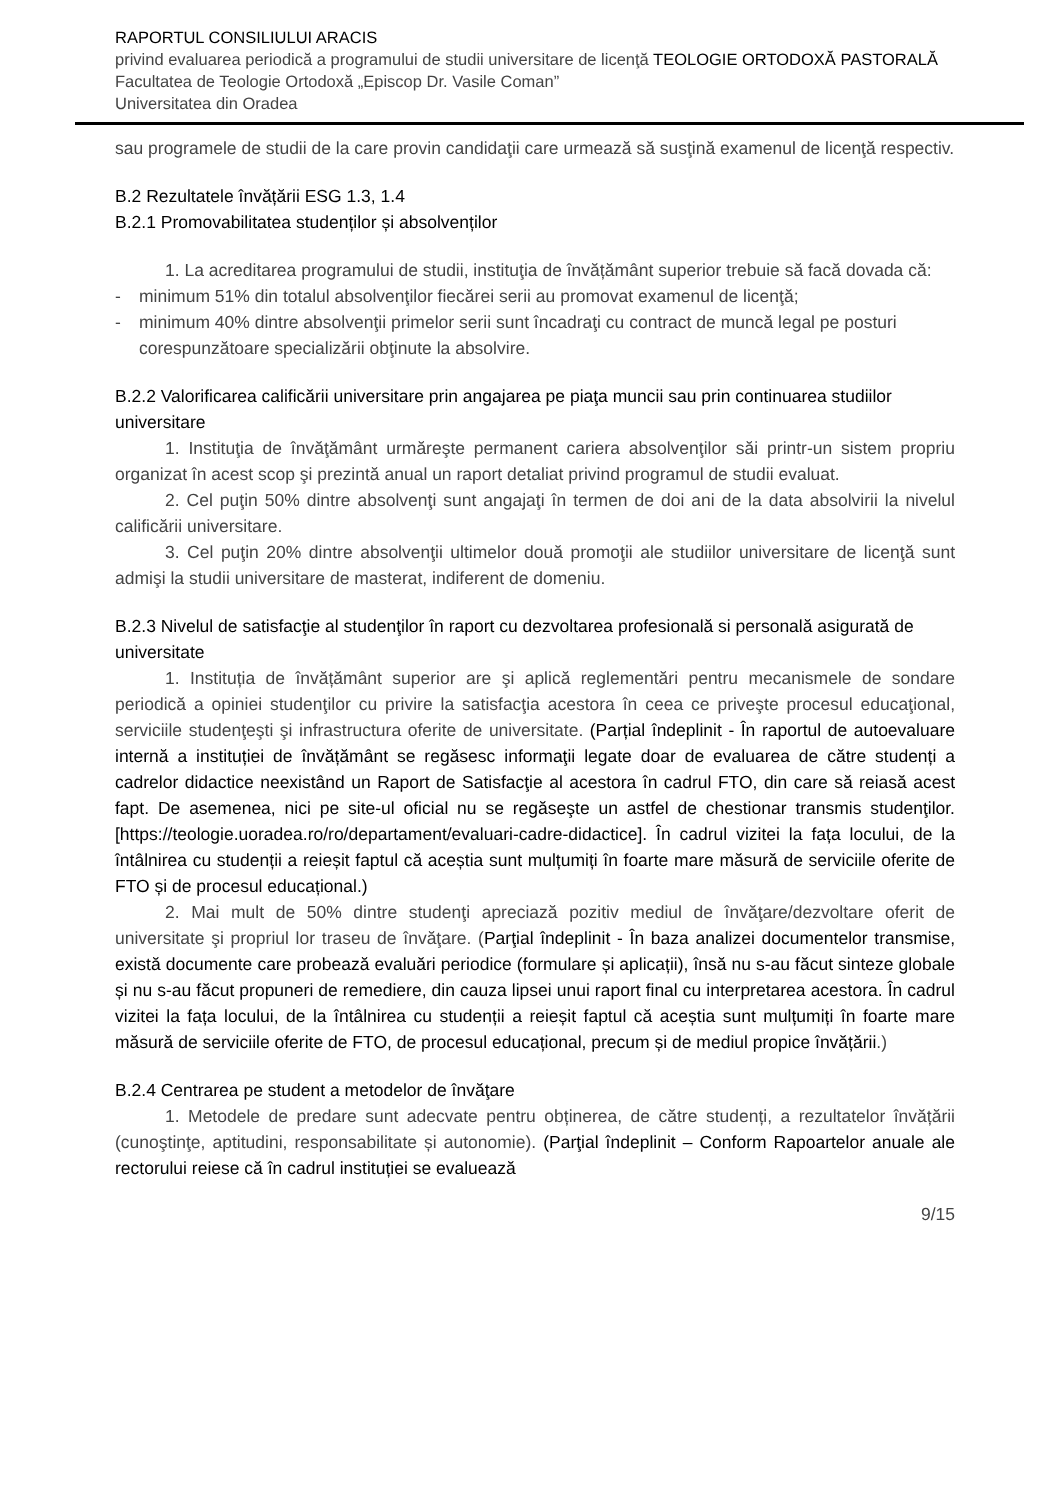RAPORTUL CONSILIULUI ARACIS
privind evaluarea periodică a programului de studii universitare de licenţă TEOLOGIE ORTODOXĂ PASTORALĂ
Facultatea de Teologie Ortodoxă „Episcop Dr. Vasile Coman”
Universitatea din Oradea
sau programele de studii de la care provin candidaţii care urmează să susţină examenul de licenţă respectiv.
B.2 Rezultatele învățării ESG 1.3, 1.4
B.2.1 Promovabilitatea studenților și absolvenților
1. La acreditarea programului de studii, instituţia de învățământ superior trebuie să facă dovada că:
- minimum 51% din totalul absolvenţilor fiecărei serii au promovat examenul de licenţă;
- minimum 40% dintre absolvenţii primelor serii sunt încadraţi cu contract de muncă legal pe posturi corespunzătoare specializării obţinute la absolvire.
B.2.2 Valorificarea calificării universitare prin angajarea pe piaţa muncii sau prin continuarea studiilor universitare
1. Instituţia de învăţământ urmăreşte permanent cariera absolvenţilor săi printr-un sistem propriu organizat în acest scop şi prezintă anual un raport detaliat privind programul de studii evaluat.
2. Cel puţin 50% dintre absolvenţi sunt angajaţi în termen de doi ani de la data absolvirii la nivelul calificării universitare.
3. Cel puţin 20% dintre absolvenţii ultimelor două promoţii ale studiilor universitare de licenţă sunt admişi la studii universitare de masterat, indiferent de domeniu.
B.2.3 Nivelul de satisfacţie al studenţilor în raport cu dezvoltarea profesională si personală asigurată de universitate
1. Instituția de învățământ superior are şi aplică reglementări pentru mecanismele de sondare periodică a opiniei studenţilor cu privire la satisfacţia acestora în ceea ce priveşte procesul educaţional, serviciile studenţeşti şi infrastructura oferite de universitate. (Parțial îndeplinit - În raportul de autoevaluare internă a instituției de învățământ se regăsesc informaţii legate doar de evaluarea de către studenți a cadrelor didactice neexistând un Raport de Satisfacţie al acestora în cadrul FTO, din care să reiasă acest fapt. De asemenea, nici pe site-ul oficial nu se regăseşte un astfel de chestionar transmis studenţilor. [https://teologie.uoradea.ro/ro/departament/evaluari-cadre-didactice]. În cadrul vizitei la fața locului, de la întâlnirea cu studenții a reieșit faptul că aceștia sunt mulțumiți în foarte mare măsură de serviciile oferite de FTO și de procesul educațional.)
2. Mai mult de 50% dintre studenţi apreciază pozitiv mediul de învăţare/dezvoltare oferit de universitate şi propriul lor traseu de învăţare. (Parţial îndeplinit - În baza analizei documentelor transmise, există documente care probează evaluări periodice (formulare și aplicații), însă nu s-au făcut sinteze globale și nu s-au făcut propuneri de remediere, din cauza lipsei unui raport final cu interpretarea acestora. În cadrul vizitei la fața locului, de la întâlnirea cu studenții a reieșit faptul că aceștia sunt mulțumiți în foarte mare măsură de serviciile oferite de FTO, de procesul educațional, precum și de mediul propice învățării.)
B.2.4 Centrarea pe student a metodelor de învăţare
1. Metodele de predare sunt adecvate pentru obținerea, de către studenți, a rezultatelor învățării (cunoştinţe, aptitudini, responsabilitate și autonomie). (Parţial îndeplinit – Conform Rapoartelor anuale ale rectorului reiese că în cadrul instituției se evaluează
9/15